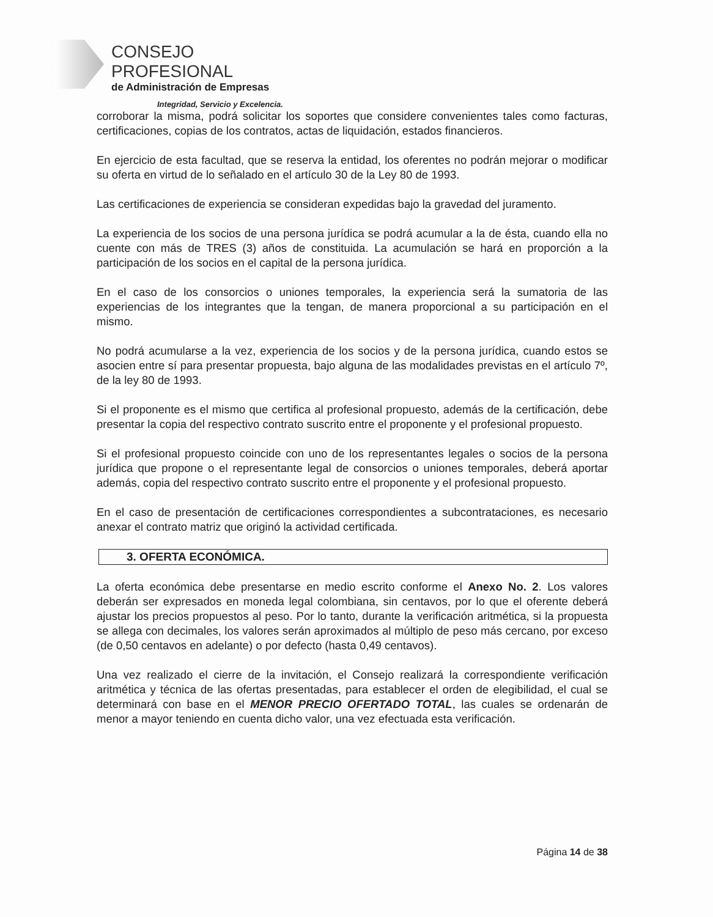CONSEJO PROFESIONAL
de Administración de Empresas
Integridad, Servicio y Excelencia.
corroborar la misma, podrá solicitar los soportes que considere convenientes tales como facturas, certificaciones, copias de los contratos, actas de liquidación, estados financieros.
En ejercicio de esta facultad, que se reserva la entidad, los oferentes no podrán mejorar o modificar su oferta en virtud de lo señalado en el artículo 30 de la Ley 80 de 1993.
Las certificaciones de experiencia se consideran expedidas bajo la gravedad del juramento.
La experiencia de los socios de una persona jurídica se podrá acumular a la de ésta, cuando ella no cuente con más de TRES (3) años de constituida. La acumulación se hará en proporción a la participación de los socios en el capital de la persona jurídica.
En el caso de los consorcios o uniones temporales, la experiencia será la sumatoria de las experiencias de los integrantes que la tengan, de manera proporcional a su participación en el mismo.
No podrá acumularse a la vez, experiencia de los socios y de la persona jurídica, cuando estos se asocien entre sí para presentar propuesta, bajo alguna de las modalidades previstas en el artículo 7º, de la ley 80 de 1993.
Si el proponente es el mismo que certifica al profesional propuesto, además de la certificación, debe presentar la copia del respectivo contrato suscrito entre el proponente y el profesional propuesto.
Si el profesional propuesto coincide con uno de los representantes legales o socios de la persona jurídica que propone o el representante legal de consorcios o uniones temporales, deberá aportar además, copia del respectivo contrato suscrito entre el proponente y el profesional propuesto.
En el caso de presentación de certificaciones correspondientes a subcontrataciones, es necesario anexar el contrato matriz que originó la actividad certificada.
3. OFERTA ECONÓMICA.
La oferta económica debe presentarse en medio escrito conforme el Anexo No. 2. Los valores deberán ser expresados en moneda legal colombiana, sin centavos, por lo que el oferente deberá ajustar los precios propuestos al peso. Por lo tanto, durante la verificación aritmética, si la propuesta se allega con decimales, los valores serán aproximados al múltiplo de peso más cercano, por exceso (de 0,50 centavos en adelante) o por defecto (hasta 0,49 centavos).
Una vez realizado el cierre de la invitación, el Consejo realizará la correspondiente verificación aritmética y técnica de las ofertas presentadas, para establecer el orden de elegibilidad, el cual se determinará con base en el MENOR PRECIO OFERTADO TOTAL, las cuales se ordenarán de menor a mayor teniendo en cuenta dicho valor, una vez efectuada esta verificación.
Página 14 de 38